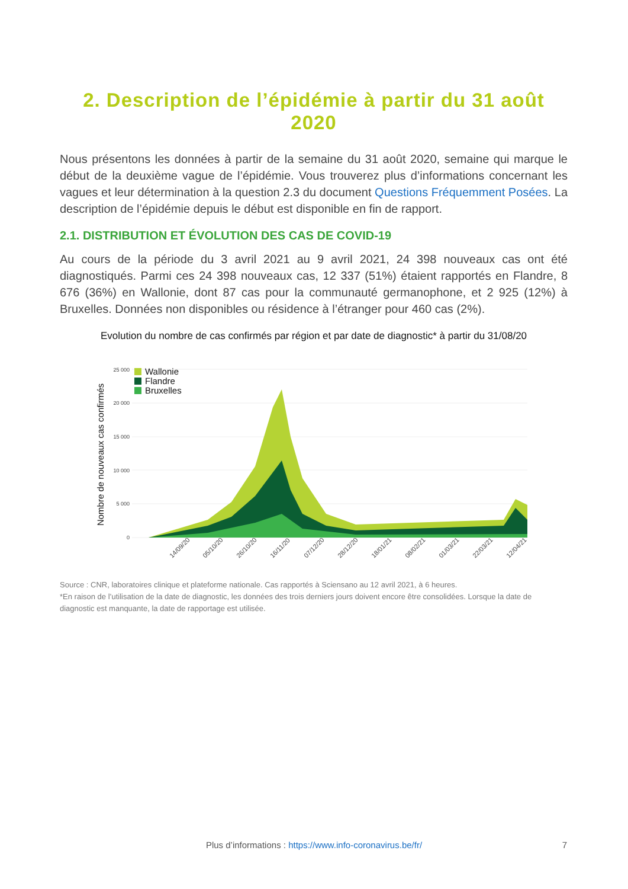2. Description de l’épidémie à partir du 31 août 2020
Nous présentons les données à partir de la semaine du 31 août 2020, semaine qui marque le début de la deuxième vague de l’épidémie. Vous trouverez plus d’informations concernant les vagues et leur détermination à la question 2.3 du document Questions Fréquemment Posées. La description de l’épidémie depuis le début est disponible en fin de rapport.
2.1. DISTRIBUTION ET ÉVOLUTION DES CAS DE COVID-19
Au cours de la période du 3 avril 2021 au 9 avril 2021, 24 398 nouveaux cas ont été diagnostiqués. Parmi ces 24 398 nouveaux cas, 12 337 (51%) étaient rapportés en Flandre, 8 676 (36%) en Wallonie, dont 87 cas pour la communauté germanophone, et 2 925 (12%) à Bruxelles. Données non disponibles ou résidence à l’étranger pour 460 cas (2%).
Evolution du nombre de cas confirmés par région et par date de diagnostic* à partir du 31/08/20
Nombre de nouveaux cas confirmés
25 000
20 000
15 000
10 000
5 000
0
Wallonie
Flandre
Bruxelles
14/09/20
05/10/20
26/10/20
16/11/20
07/12/20
28/12/20
18/01/21
08/02/21
01/03/21
22/03/21
12/04/21
Source : CNR, laboratoires clinique et plateforme nationale. Cas rapportés à Sciensano au 12 avril 2021, à 6 heures.
*En raison de l’utilisation de la date de diagnostic, les données des trois derniers jours doivent encore être consolidées. Lorsque la date de diagnostic est manquante, la date de rapportage est utilisée.
Plus d’informations : https://www.info-coronavirus.be/fr/
7